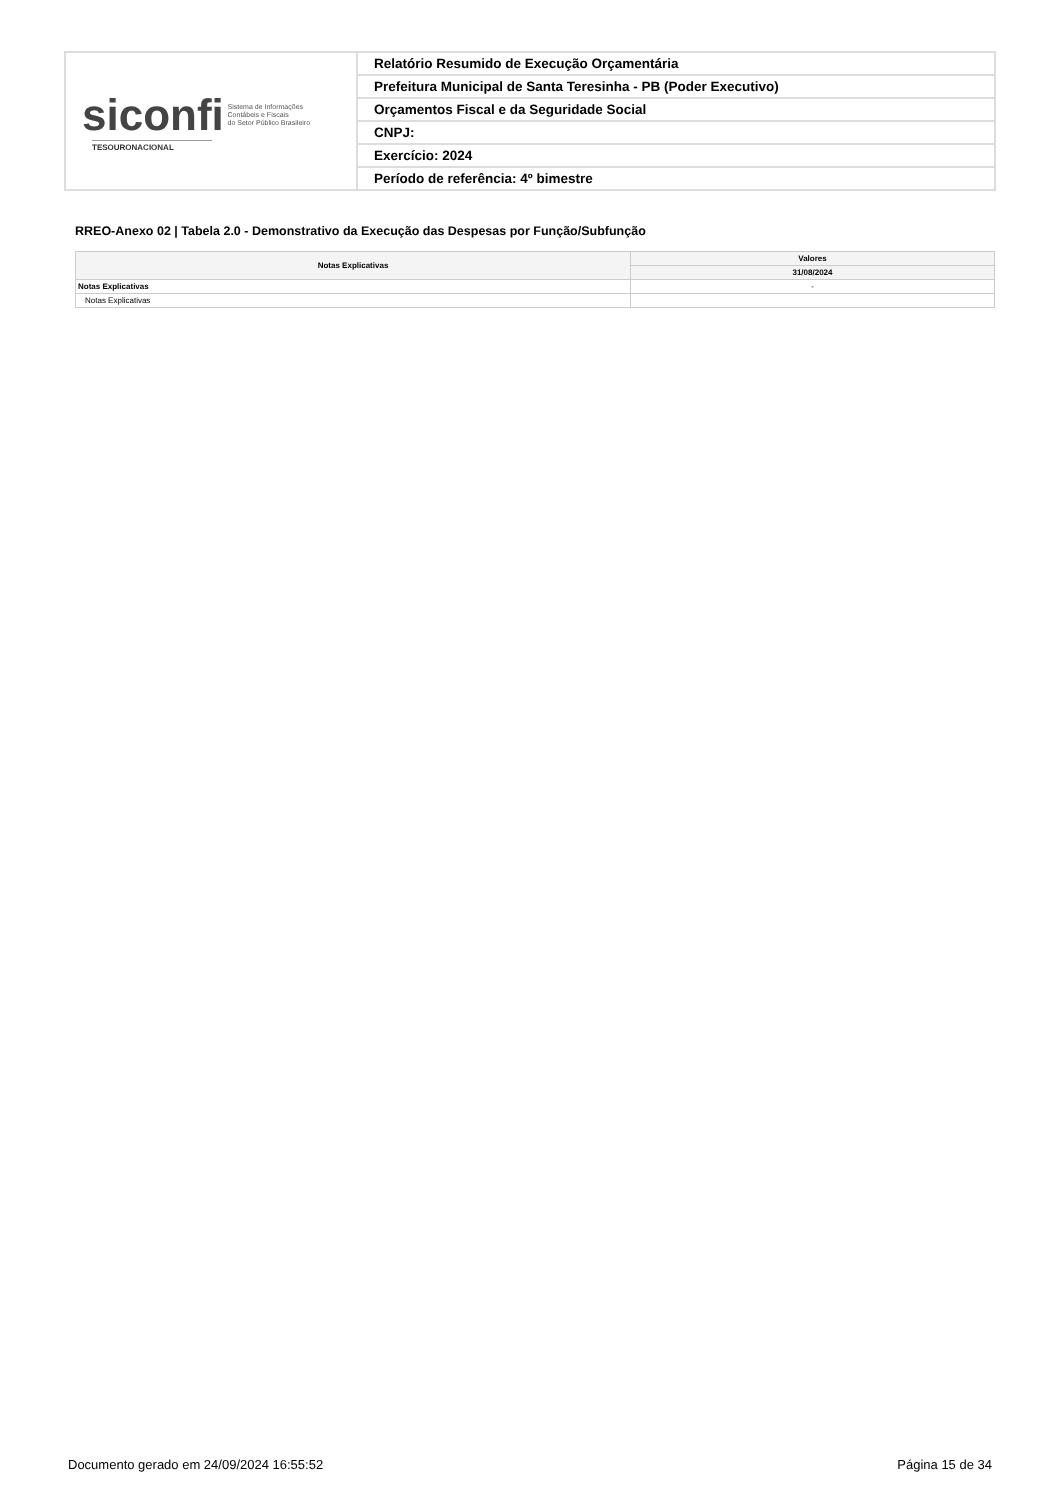| siconfi Sistema de Informações Contábeis e Fiscais do Setor Público Brasileiro TESOURONACIONAL | Relatório Resumido de Execução Orçamentária |
| | Prefeitura Municipal de Santa Teresinha - PB (Poder Executivo) |
| | Orçamentos Fiscal e da Seguridade Social |
| | CNPJ: |
| | Exercício: 2024 |
| | Período de referência: 4º bimestre |
RREO-Anexo 02 | Tabela 2.0 - Demonstrativo da Execução das Despesas por Função/Subfunção
| Notas Explicativas | Valores |
| --- | --- |
| | 31/08/2024 |
| Notas Explicativas | - |
| Notas Explicativas | |
Documento gerado em 24/09/2024 16:55:52 Página 15 de 34